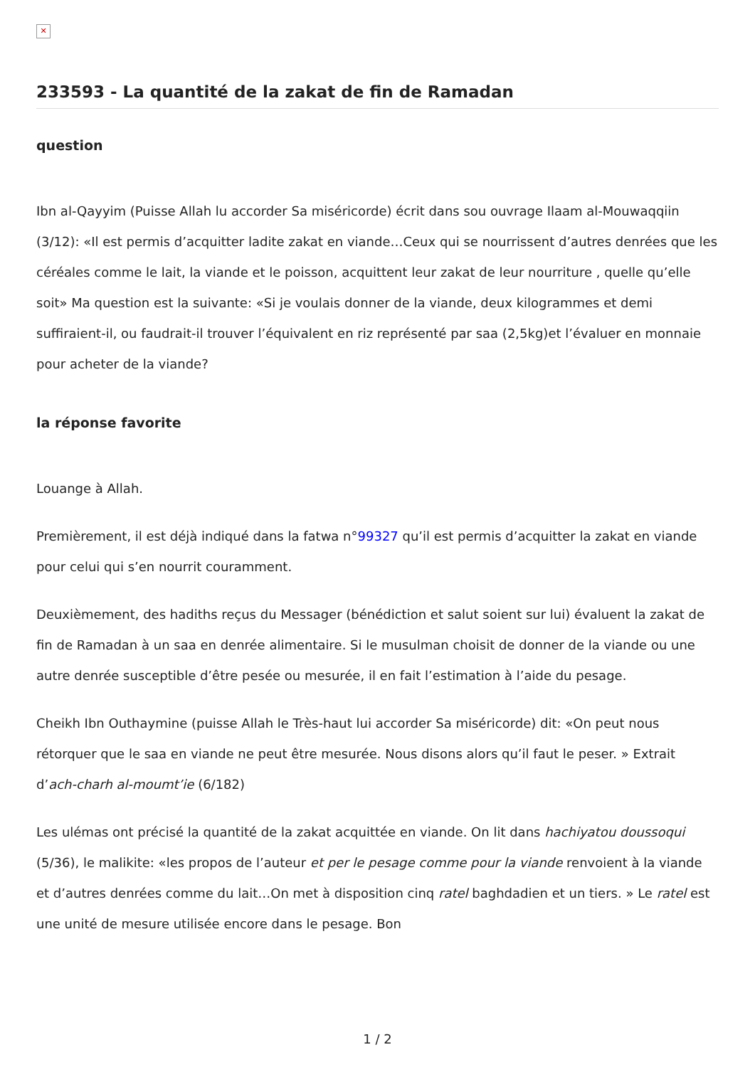✕
233593 - La quantité de la zakat de fin de Ramadan
question
Ibn al-Qayyim (Puisse Allah lu accorder Sa miséricorde) écrit dans sou ouvrage Ilaam al-Mouwaqqiin (3/12): «Il est permis d’acquitter ladite zakat en viande…Ceux qui se nourrissent d’autres denrées que les céréales comme le lait, la viande et le poisson, acquittent leur zakat de leur nourriture , quelle qu’elle soit» Ma question est la suivante: «Si je voulais donner de la viande, deux kilogrammes et demi suffiraient-il, ou faudrait-il trouver l’équivalent en riz représenté par saa (2,5kg)et l’évaluer en monnaie pour acheter de la viande?
la réponse favorite
Louange à Allah.
Premièrement, il est déjà indiqué dans la fatwa n°99327 qu’il est permis d’acquitter la zakat en viande pour celui qui s’en nourrit couramment.
Deuxièmement, des hadiths reçus du Messager (bénédiction et salut soient sur lui) évaluent la zakat de fin de Ramadan à un saa en denrée alimentaire. Si le musulman choisit de donner de la viande ou une autre denrée susceptible d’être pesée ou mesurée, il en fait l’estimation à l’aide du pesage.
Cheikh Ibn Outhaymine (puisse Allah le Très-haut lui accorder Sa miséricorde) dit: «On peut nous rétorquer que le saa en viande ne peut être mesurée. Nous disons alors qu’il faut le peser. » Extrait d’ach-charh al-moumt’ie (6/182)
Les ulémas ont précisé la quantité de la zakat acquittée en viande. On lit dans hachiyatou doussoqui (5/36), le malikite: «les propos de l’auteur et per le pesage comme pour la viande renvoient à la viande et d’autres denrées comme du lait…On met à disposition cinq ratel baghdadien et un tiers. » Le ratel est une unité de mesure utilisée encore dans le pesage. Bon
1 / 2